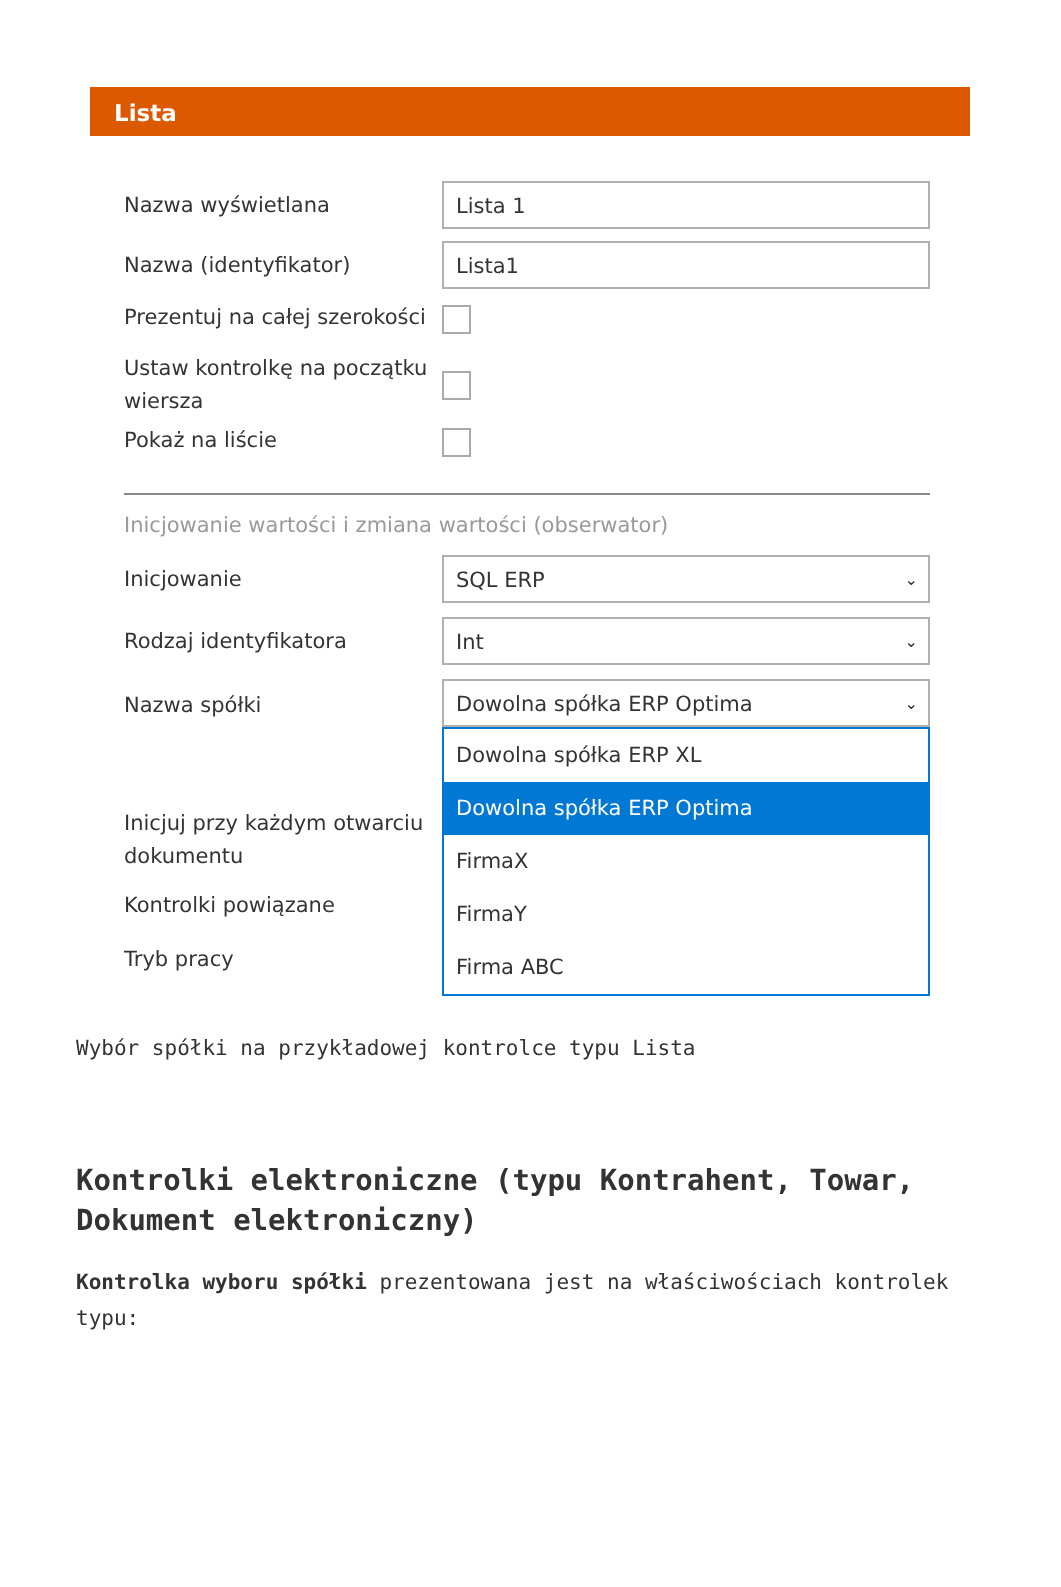Lista
Nazwa wyświetlana
Lista 1
Nazwa (identyfikator)
Lista1
Prezentuj na całej szerokości
Ustaw kontrolkę na początku wiersza
Pokaż na liście
Inicjowanie wartości i zmiana wartości (obserwator)
Inicjowanie
SQL ERP ⌄
Rodzaj identyfikatora
Int ⌄
Nazwa spółki
Inicjuj przy każdym otwarciu dokumentu
Kontrolki powiązane
Tryb pracy
Dowolna spółka ERP Optima ⌄
Dowolna spółka ERP XL
Dowolna spółka ERP Optima
FirmaX
FirmaY
Firma ABC
Wybór spółki na przykładowej kontrolce typu Lista
Kontrolki elektroniczne (typu Kontrahent, Towar, Dokument elektroniczny)
Kontrolka wyboru spółki prezentowana jest na właściwościach kontrolek typu: